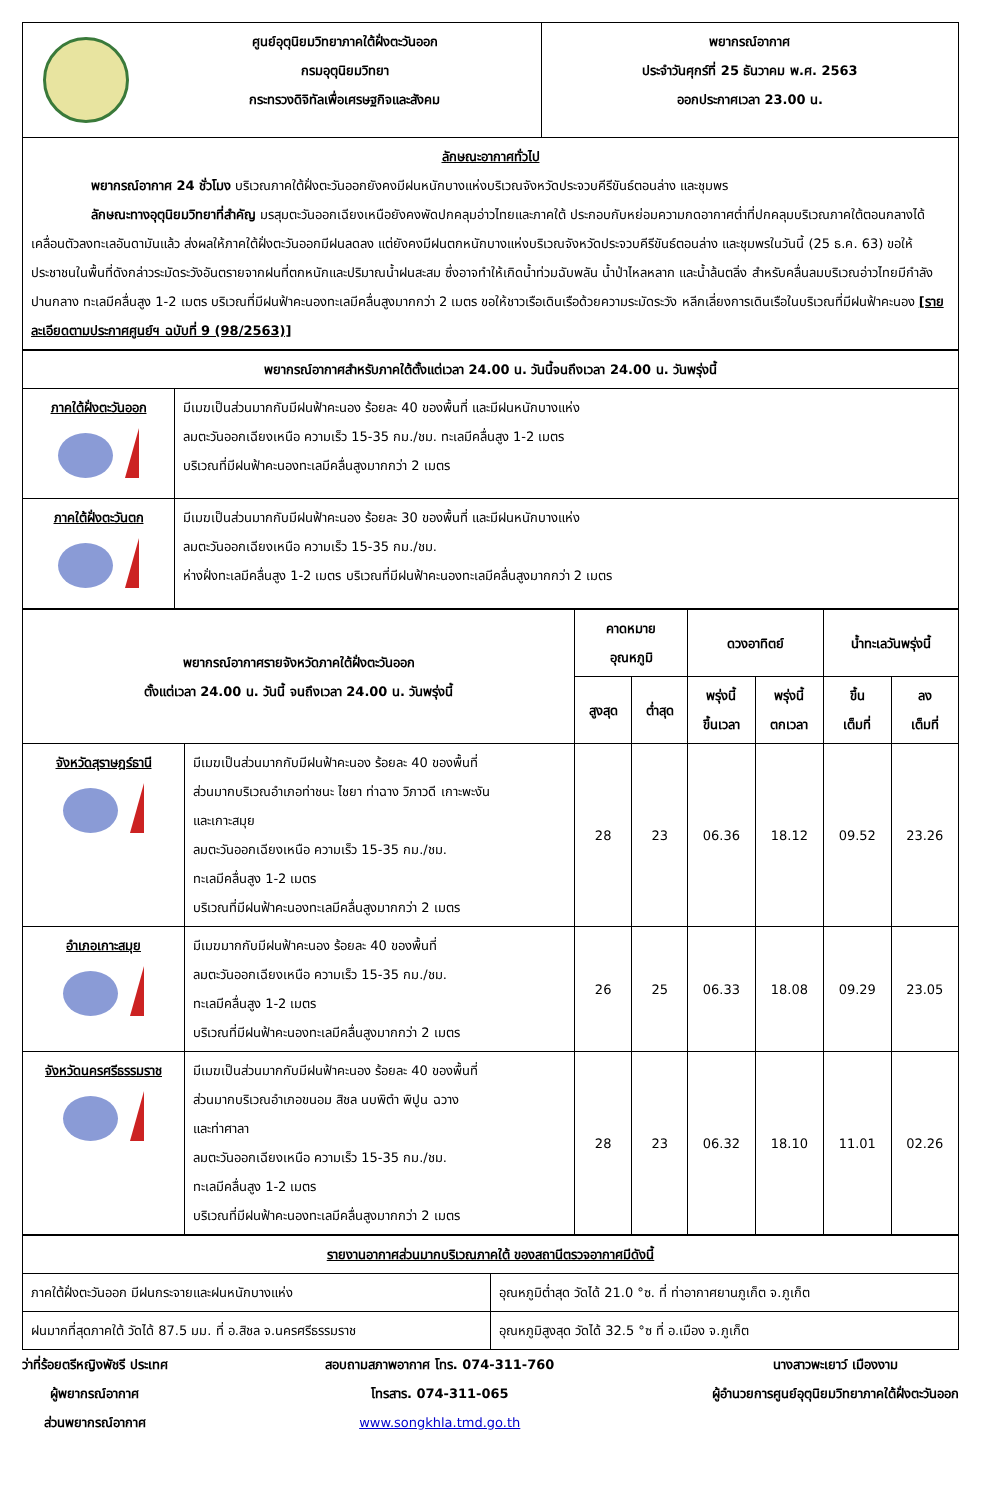| | ศูนย์อุตุนิยมวิทยาภาคใต้ฝั่งตะวันออก กรมอุตุนิยมวิทยา กระทรวงดิจิทัลเพื่อเศรษฐกิจและสังคม | พยากรณ์อากาศ ประจำวันศุกร์ที่ 25 ธันวาคม พ.ศ. 2563 ออกประกาศเวลา 23.00 น. |
| ลักษณะอากาศทั่วไป พยากรณ์อากาศ 24 ชั่วโมง บริเวณภาคใต้ฝั่งตะวันออกยังคงมีฝนหนักบางแห่งบริเวณจังหวัดประจวบคีรีขันธ์ตอนล่าง และชุมพร ลักษณะทางอุตุนิยมวิทยาที่สำคัญ มรสุมตะวันออกเฉียงเหนือยังคงพัดปกคลุมอ่าวไทยและภาคใต้ ประกอบกับหย่อมความกดอากาศต่ำที่ปกคลุมบริเวณภาคใต้ตอนกลางได้เคลื่อนตัวลงทะเลอันดามันแล้ว ส่งผลให้ภาคใต้ฝั่งตะวันออกมีฝนลดลง แต่ยังคงมีฝนตกหนักบางแห่งบริเวณจังหวัดประจวบคีรีขันธ์ตอนล่าง และชุมพรในวันนี้ (25 ธ.ค. 63) ขอให้ประชาชนในพื้นที่ดังกล่าวระมัดระวังอันตรายจากฝนที่ตกหนักและปริมาณน้ำฝนสะสม ซึ่งอาจทำให้เกิดน้ำท่วมฉับพลัน น้ำป่าไหลหลาก และน้ำล้นตลิ่ง สำหรับคลื่นลมบริเวณอ่าวไทยมีกำลังปานกลาง ทะเลมีคลื่นสูง 1-2 เมตร บริเวณที่มีฝนฟ้าคะนองทะเลมีคลื่นสูงมากกว่า 2 เมตร ขอให้ชาวเรือเดินเรือด้วยความระมัดระวัง หลีกเลี่ยงการเดินเรือในบริเวณที่มีฝนฟ้าคะนอง [รายละเอียดตามประกาศศูนย์ฯ ฉบับที่ 9 (98/2563)] | | |
| พยากรณ์อากาศสำหรับภาคใต้ตั้งแต่เวลา 24.00 น. วันนี้จนถึงเวลา 24.00 น. วันพรุ่งนี้ | |
| ภาคใต้ฝั่งตะวันออก | มีเมฆเป็นส่วนมากกับมีฝนฟ้าคะนอง ร้อยละ 40 ของพื้นที่ และมีฝนหนักบางแห่ง ลมตะวันออกเฉียงเหนือ ความเร็ว 15-35 กม./ชม. ทะเลมีคลื่นสูง 1-2 เมตร บริเวณที่มีฝนฟ้าคะนองทะเลมีคลื่นสูงมากกว่า 2 เมตร |
| ภาคใต้ฝั่งตะวันตก | มีเมฆเป็นส่วนมากกับมีฝนฟ้าคะนอง ร้อยละ 30 ของพื้นที่ และมีฝนหนักบางแห่ง ลมตะวันออกเฉียงเหนือ ความเร็ว 15-35 กม./ชม. ห่างฝั่งทะเลมีคลื่นสูง 1-2 เมตร บริเวณที่มีฝนฟ้าคะนองทะเลมีคลื่นสูงมากกว่า 2 เมตร |
| พยากรณ์อากาศรายจังหวัดภาคใต้ฝั่งตะวันออก ตั้งแต่เวลา 24.00 น. วันนี้ จนถึงเวลา 24.00 น. วันพรุ่งนี้ | | คาดหมาย อุณหภูมิ | | ดวงอาทิตย์ | | น้ำทะเลวันพรุ่งนี้ | |
| --- | --- | --- | --- | --- | --- | --- | --- |
| | | สูงสุด | ต่ำสุด | พรุ่งนี้ ขึ้นเวลา | พรุ่งนี้ ตกเวลา | ขึ้น เต็มที่ | ลง เต็มที่ |
| จังหวัดสุราษฎร์ธานี | มีเมฆเป็นส่วนมากกับมีฝนฟ้าคะนอง ร้อยละ 40 ของพื้นที่ ส่วนมากบริเวณอำเภอท่าชนะ ไชยา ท่าฉาง วิภาวดี เกาะพะงัน และเกาะสมุย ลมตะวันออกเฉียงเหนือ ความเร็ว 15-35 กม./ชม. ทะเลมีคลื่นสูง 1-2 เมตร บริเวณที่มีฝนฟ้าคะนองทะเลมีคลื่นสูงมากกว่า 2 เมตร | 28 | 23 | 06.36 | 18.12 | 09.52 | 23.26 |
| อำเภอเกาะสมุย | มีเมฆมากกับมีฝนฟ้าคะนอง ร้อยละ 40 ของพื้นที่ ลมตะวันออกเฉียงเหนือ ความเร็ว 15-35 กม./ชม. ทะเลมีคลื่นสูง 1-2 เมตร บริเวณที่มีฝนฟ้าคะนองทะเลมีคลื่นสูงมากกว่า 2 เมตร | 26 | 25 | 06.33 | 18.08 | 09.29 | 23.05 |
| จังหวัดนครศรีธรรมราช | มีเมฆเป็นส่วนมากกับมีฝนฟ้าคะนอง ร้อยละ 40 ของพื้นที่ ส่วนมากบริเวณอำเภอขนอม สิชล นบพิตำ พิปูน ฉวาง และท่าศาลา ลมตะวันออกเฉียงเหนือ ความเร็ว 15-35 กม./ชม. ทะเลมีคลื่นสูง 1-2 เมตร บริเวณที่มีฝนฟ้าคะนองทะเลมีคลื่นสูงมากกว่า 2 เมตร | 28 | 23 | 06.32 | 18.10 | 11.01 | 02.26 |
| รายงานอากาศส่วนมากบริเวณภาคใต้ ของสถานีตรวจอากาศมีดังนี้ | |
| ภาคใต้ฝั่งตะวันออก มีฝนกระจายและฝนหนักบางแห่ง | อุณหภูมิต่ำสุด วัดได้ 21.0 °ซ. ที่ ท่าอากาศยานภูเก็ต จ.ภูเก็ต |
| ฝนมากที่สุดภาคใต้ วัดได้ 87.5 มม. ที่ อ.สิชล จ.นครศรีธรรมราช | อุณหภูมิสูงสุด วัดได้ 32.5 °ซ ที่ อ.เมือง จ.ภูเก็ต |
ว่าที่ร้อยตรีหญิงพัชรี ประเทศ
ผู้พยากรณ์อากาศ
ส่วนพยากรณ์อากาศ
สอบถามสภาพอากาศ โทร. 074-311-760
โทรสาร. 074-311-065
www.songkhla.tmd.go.th
นางสาวพะเยาว์ เมืองงาม
ผู้อำนวยการศูนย์อุตุนิยมวิทยาภาคใต้ฝั่งตะวันออก